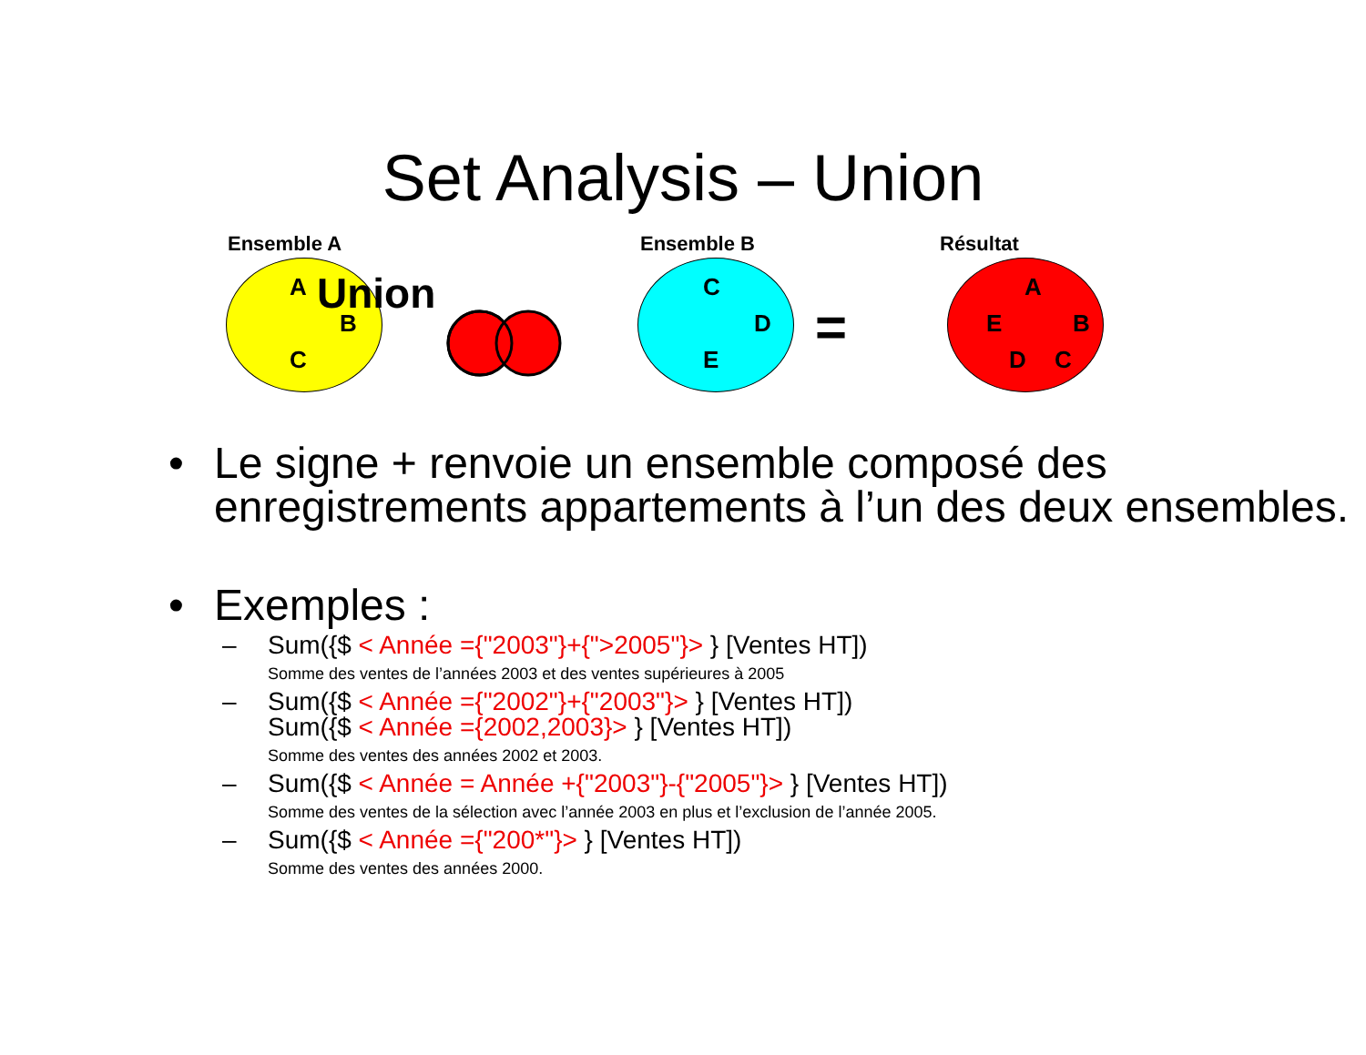Set Analysis – Union
Ensemble A
A Union
B
C
Ensemble B
C
D
E =
Résultat
A
E B
D C
• Le signe + renvoie un ensemble composé des enregistrements appartements à l’un des deux ensembles.
• Exemples :
– Sum({$ < Année ={"2003"}+{">2005"}> } [Ventes HT])
Somme des ventes de l’années 2003 et des ventes supérieures à 2005
– Sum({$ < Année ={"2002"}+{"2003"}> } [Ventes HT])
Sum({$ < Année ={2002,2003}> } [Ventes HT])
Somme des ventes des années 2002 et 2003.
– Sum({$ < Année = Année +{"2003"}-{"2005"}> } [Ventes HT])
Somme des ventes de la sélection avec l’année 2003 en plus et l’exclusion de l’année 2005.
– Sum({$ < Année ={"200*"}> } [Ventes HT])
Somme des ventes des années 2000.